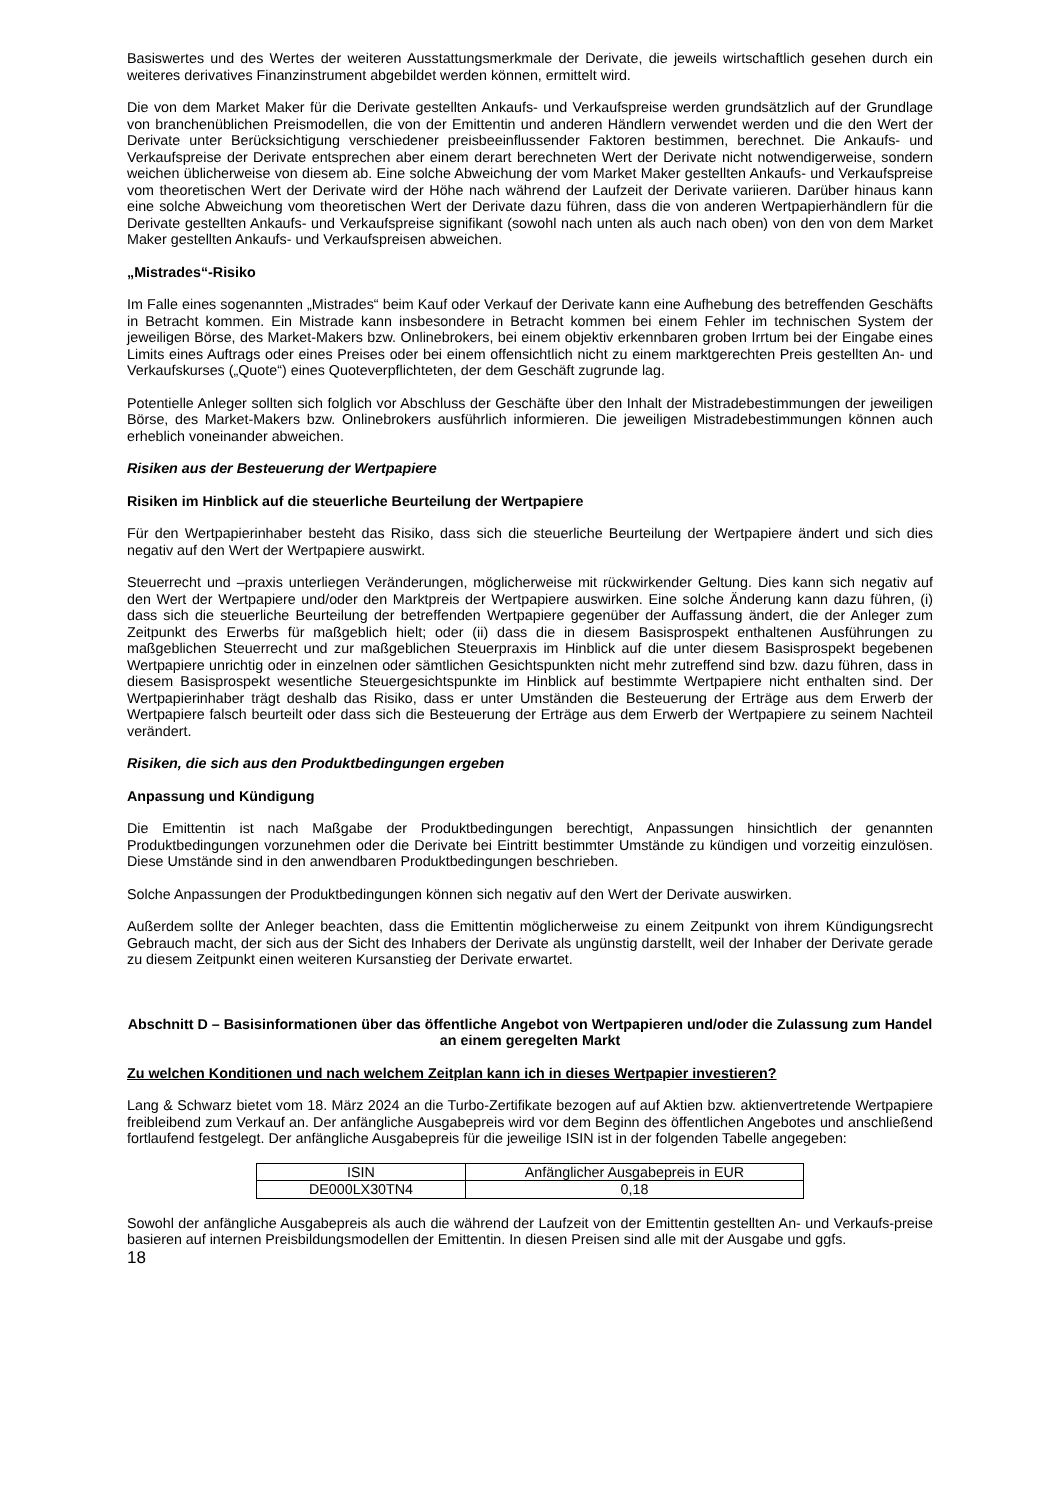Basiswertes und des Wertes der weiteren Ausstattungsmerkmale der Derivate, die jeweils wirtschaftlich gesehen durch ein weiteres derivatives Finanzinstrument abgebildet werden können, ermittelt wird.
Die von dem Market Maker für die Derivate gestellten Ankaufs- und Verkaufspreise werden grundsätzlich auf der Grundlage von branchenüblichen Preismodellen, die von der Emittentin und anderen Händlern verwendet werden und die den Wert der Derivate unter Berücksichtigung verschiedener preisbeeinflussender Faktoren bestimmen, berechnet. Die Ankaufs- und Verkaufspreise der Derivate entsprechen aber einem derart berechneten Wert der Derivate nicht notwendigerweise, sondern weichen üblicherweise von diesem ab. Eine solche Abweichung der vom Market Maker gestellten Ankaufs- und Verkaufspreise vom theoretischen Wert der Derivate wird der Höhe nach während der Laufzeit der Derivate variieren. Darüber hinaus kann eine solche Abweichung vom theoretischen Wert der Derivate dazu führen, dass die von anderen Wertpapierhändlern für die Derivate gestellten Ankaufs- und Verkaufspreise signifikant (sowohl nach unten als auch nach oben) von den von dem Market Maker gestellten Ankaufs- und Verkaufspreisen abweichen.
„Mistrades“-Risiko
Im Falle eines sogenannten „Mistrades“ beim Kauf oder Verkauf der Derivate kann eine Aufhebung des betreffenden Geschäfts in Betracht kommen. Ein Mistrade kann insbesondere in Betracht kommen bei einem Fehler im technischen System der jeweiligen Börse, des Market-Makers bzw. Onlinebrokers, bei einem objektiv erkennbaren groben Irrtum bei der Eingabe eines Limits eines Auftrags oder eines Preises oder bei einem offensichtlich nicht zu einem marktgerechten Preis gestellten An- und Verkaufskurses („Quote“) eines Quoteverpflichteten, der dem Geschäft zugrunde lag.
Potentielle Anleger sollten sich folglich vor Abschluss der Geschäfte über den Inhalt der Mistradebestimmungen der jeweiligen Börse, des Market-Makers bzw. Onlinebrokers ausführlich informieren. Die jeweiligen Mistradebestimmungen können auch erheblich voneinander abweichen.
Risiken aus der Besteuerung der Wertpapiere
Risiken im Hinblick auf die steuerliche Beurteilung der Wertpapiere
Für den Wertpapierinhaber besteht das Risiko, dass sich die steuerliche Beurteilung der Wertpapiere ändert und sich dies negativ auf den Wert der Wertpapiere auswirkt.
Steuerrecht und –praxis unterliegen Veränderungen, möglicherweise mit rückwirkender Geltung. Dies kann sich negativ auf den Wert der Wertpapiere und/oder den Marktpreis der Wertpapiere auswirken. Eine solche Änderung kann dazu führen, (i) dass sich die steuerliche Beurteilung der betreffenden Wertpapiere gegenüber der Auffassung ändert, die der Anleger zum Zeitpunkt des Erwerbs für maßgeblich hielt; oder (ii) dass die in diesem Basisprospekt enthaltenen Ausführungen zu maßgeblichen Steuerrecht und zur maßgeblichen Steuerpraxis im Hinblick auf die unter diesem Basisprospekt begebenen Wertpapiere unrichtig oder in einzelnen oder sämtlichen Gesichtspunkten nicht mehr zutreffend sind bzw. dazu führen, dass in diesem Basisprospekt wesentliche Steuergesichtspunkte im Hinblick auf bestimmte Wertpapiere nicht enthalten sind. Der Wertpapierinhaber trägt deshalb das Risiko, dass er unter Umständen die Besteuerung der Erträge aus dem Erwerb der Wertpapiere falsch beurteilt oder dass sich die Besteuerung der Erträge aus dem Erwerb der Wertpapiere zu seinem Nachteil verändert.
Risiken, die sich aus den Produktbedingungen ergeben
Anpassung und Kündigung
Die Emittentin ist nach Maßgabe der Produktbedingungen berechtigt, Anpassungen hinsichtlich der genannten Produktbedingungen vorzunehmen oder die Derivate bei Eintritt bestimmter Umstände zu kündigen und vorzeitig einzulösen. Diese Umstände sind in den anwendbaren Produktbedingungen beschrieben.
Solche Anpassungen der Produktbedingungen können sich negativ auf den Wert der Derivate auswirken.
Außerdem sollte der Anleger beachten, dass die Emittentin möglicherweise zu einem Zeitpunkt von ihrem Kündigungsrecht Gebrauch macht, der sich aus der Sicht des Inhabers der Derivate als ungünstig darstellt, weil der Inhaber der Derivate gerade zu diesem Zeitpunkt einen weiteren Kursanstieg der Derivate erwartet.
Abschnitt D – Basisinformationen über das öffentliche Angebot von Wertpapieren und/oder die Zulassung zum Handel an einem geregelten Markt
Zu welchen Konditionen und nach welchem Zeitplan kann ich in dieses Wertpapier investieren?
Lang & Schwarz bietet vom 18. März 2024 an die Turbo-Zertifikate bezogen auf auf Aktien bzw. aktienvertretende Wertpapiere freibleibend zum Verkauf an. Der anfängliche Ausgabepreis wird vor dem Beginn des öffentlichen Angebotes und anschließend fortlaufend festgelegt. Der anfängliche Ausgabepreis für die jeweilige ISIN ist in der folgenden Tabelle angegeben:
| ISIN | Anfänglicher Ausgabepreis in EUR |
| DE000LX30TN4 | 0,18 |
Sowohl der anfängliche Ausgabepreis als auch die während der Laufzeit von der Emittentin gestellten An- und Verkaufs-preise basieren auf internen Preisbildungsmodellen der Emittentin. In diesen Preisen sind alle mit der Ausgabe und ggfs.
18